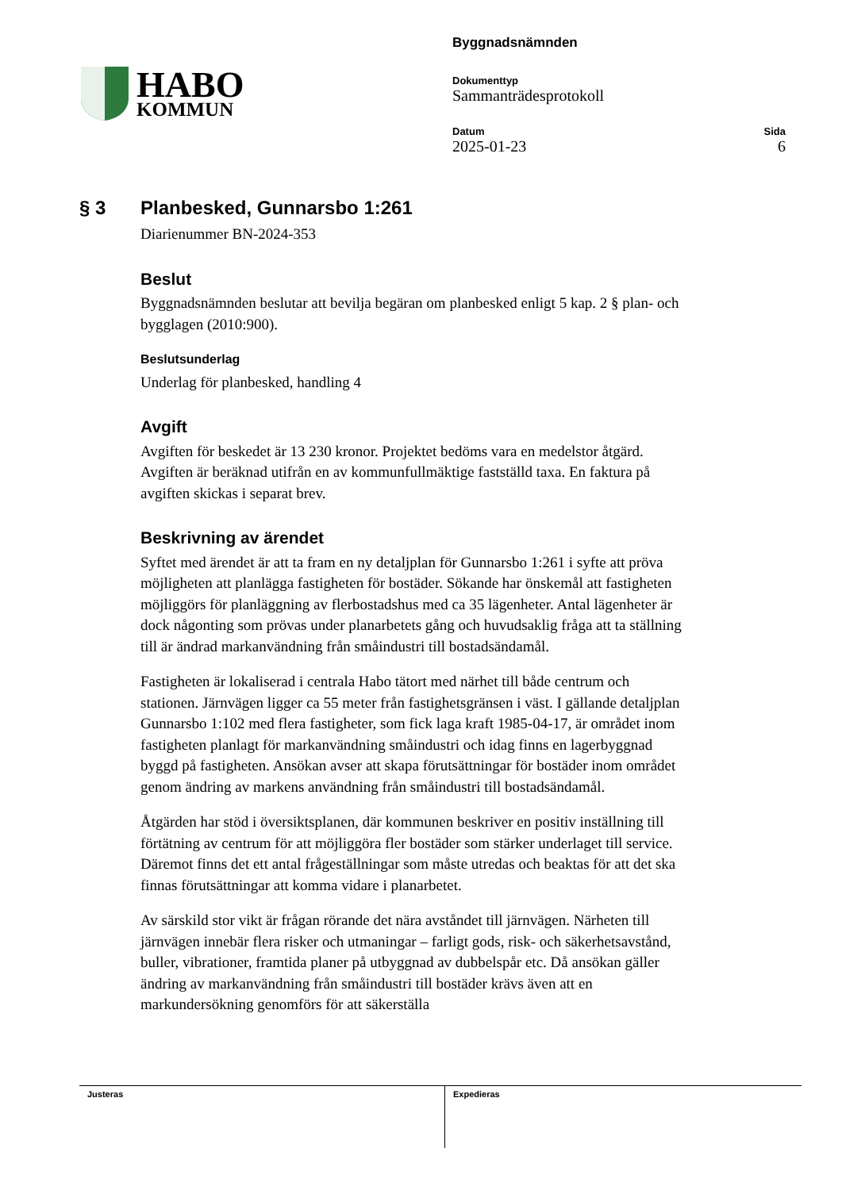HABO
KOMMUN
Byggnadsnämnden
Dokumenttyp
Sammanträdesprotokoll
Datum
2025-01-23
Sida
6
§ 3 Planbesked, Gunnarsbo 1:261
Diarienummer BN-2024-353
Beslut
Byggnadsnämnden beslutar att bevilja begäran om planbesked enligt 5 kap. 2 § plan- och bygglagen (2010:900).
Beslutsunderlag
Underlag för planbesked, handling 4
Avgift
Avgiften för beskedet är 13 230 kronor. Projektet bedöms vara en medelstor åtgärd. Avgiften är beräknad utifrån en av kommunfullmäktige fastställd taxa. En faktura på avgiften skickas i separat brev.
Beskrivning av ärendet
Syftet med ärendet är att ta fram en ny detaljplan för Gunnarsbo 1:261 i syfte att pröva möjligheten att planlägga fastigheten för bostäder. Sökande har önskemål att fastigheten möjliggörs för planläggning av flerbostadshus med ca 35 lägenheter. Antal lägenheter är dock någonting som prövas under planarbetets gång och huvudsaklig fråga att ta ställning till är ändrad markanvändning från småindustri till bostadsändamål.
Fastigheten är lokaliserad i centrala Habo tätort med närhet till både centrum och stationen. Järnvägen ligger ca 55 meter från fastighetsgränsen i väst. I gällande detaljplan Gunnarsbo 1:102 med flera fastigheter, som fick laga kraft 1985-04-17, är området inom fastigheten planlagt för markanvändning småindustri och idag finns en lagerbyggnad byggd på fastigheten. Ansökan avser att skapa förutsättningar för bostäder inom området genom ändring av markens användning från småindustri till bostadsändamål.
Åtgärden har stöd i översiktsplanen, där kommunen beskriver en positiv inställning till förtätning av centrum för att möjliggöra fler bostäder som stärker underlaget till service. Däremot finns det ett antal frågeställningar som måste utredas och beaktas för att det ska finnas förutsättningar att komma vidare i planarbetet.
Av särskild stor vikt är frågan rörande det nära avståndet till järnvägen. Närheten till järnvägen innebär flera risker och utmaningar – farligt gods, risk- och säkerhetsavstånd, buller, vibrationer, framtida planer på utbyggnad av dubbelspår etc. Då ansökan gäller ändring av markanvändning från småindustri till bostäder krävs även att en markundersökning genomförs för att säkerställa
Justeras Expedieras